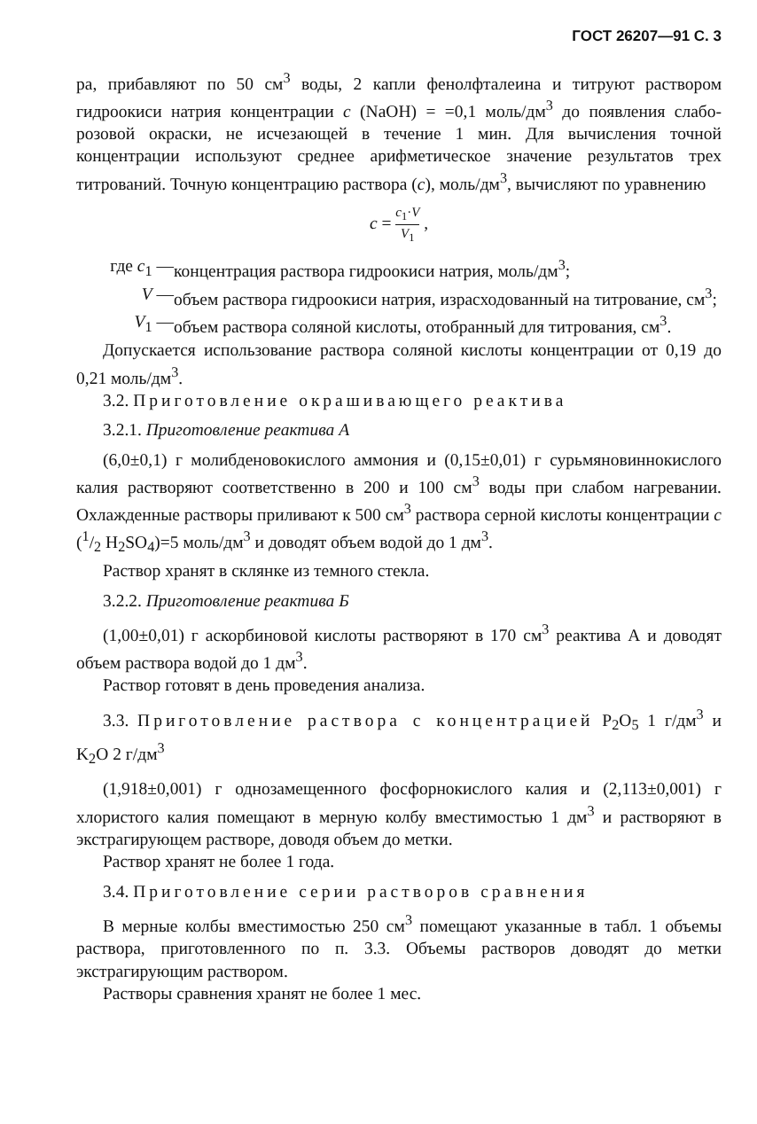ГОСТ 26207—91 С. 3
ра, прибавляют по 50 см<sup>3</sup> воды, 2 капли фенолфталеина и титруют раствором гидроокиси натрия концентрации c (NaOH) = =0,1 моль/дм<sup>3</sup> до появления слабо-розовой окраски, не исчезающей в течение 1 мин. Для вычисления точной концентрации используют среднее арифметическое значение результатов трех титрований. Точную концентрацию раствора (c), моль/дм<sup>3</sup>, вычисляют по уравнению
c = c<sub>1</sub>·V V<sub>1</sub> ,
| где c<sub>1</sub> — | концентрация раствора гидроокиси натрия, моль/дм<sup>3</sup>; |
| V — | объем раствора гидроокиси натрия, израсходованный на титрование, см<sup>3</sup>; |
| V<sub>1</sub> — | объем раствора соляной кислоты, отобранный для титрования, см<sup>3</sup>. |
Допускается использование раствора соляной кислоты концентрации от 0,19 до 0,21 моль/дм<sup>3</sup>.
3.2. Приготовление окрашивающего реактива
3.2.1. Приготовление реактива А
(6,0±0,1) г молибденовокислого аммония и (0,15±0,01) г сурьмяновиннокислого калия растворяют соответственно в 200 и 100 см<sup>3</sup> воды при слабом нагревании. Охлажденные растворы приливают к 500 см<sup>3</sup> раствора серной кислоты концентрации c (1/2 H<sub>2</sub>SO<sub>4</sub>)=5 моль/дм<sup>3</sup> и доводят объем водой до 1 дм<sup>3</sup>.
Раствор хранят в склянке из темного стекла.
3.2.2. Приготовление реактива Б
(1,00±0,01) г аскорбиновой кислоты растворяют в 170 см<sup>3</sup> реактива А и доводят объем раствора водой до 1 дм<sup>3</sup>.
Раствор готовят в день проведения анализа.
3.3. Приготовление раствора с концентрацией P<sub>2</sub>O<sub>5</sub> 1 г/дм<sup>3</sup> и K<sub>2</sub>O 2 г/дм<sup>3</sup>
(1,918±0,001) г однозамещенного фосфорнокислого калия и (2,113±0,001) г хлористого калия помещают в мерную колбу вместимостью 1 дм<sup>3</sup> и растворяют в экстрагирующем растворе, доводя объем до метки.
Раствор хранят не более 1 года.
3.4. Приготовление серии растворов сравнения
В мерные колбы вместимостью 250 см<sup>3</sup> помещают указанные в табл. 1 объемы раствора, приготовленного по п. 3.3. Объемы растворов доводят до метки экстрагирующим раствором.
Растворы сравнения хранят не более 1 мес.